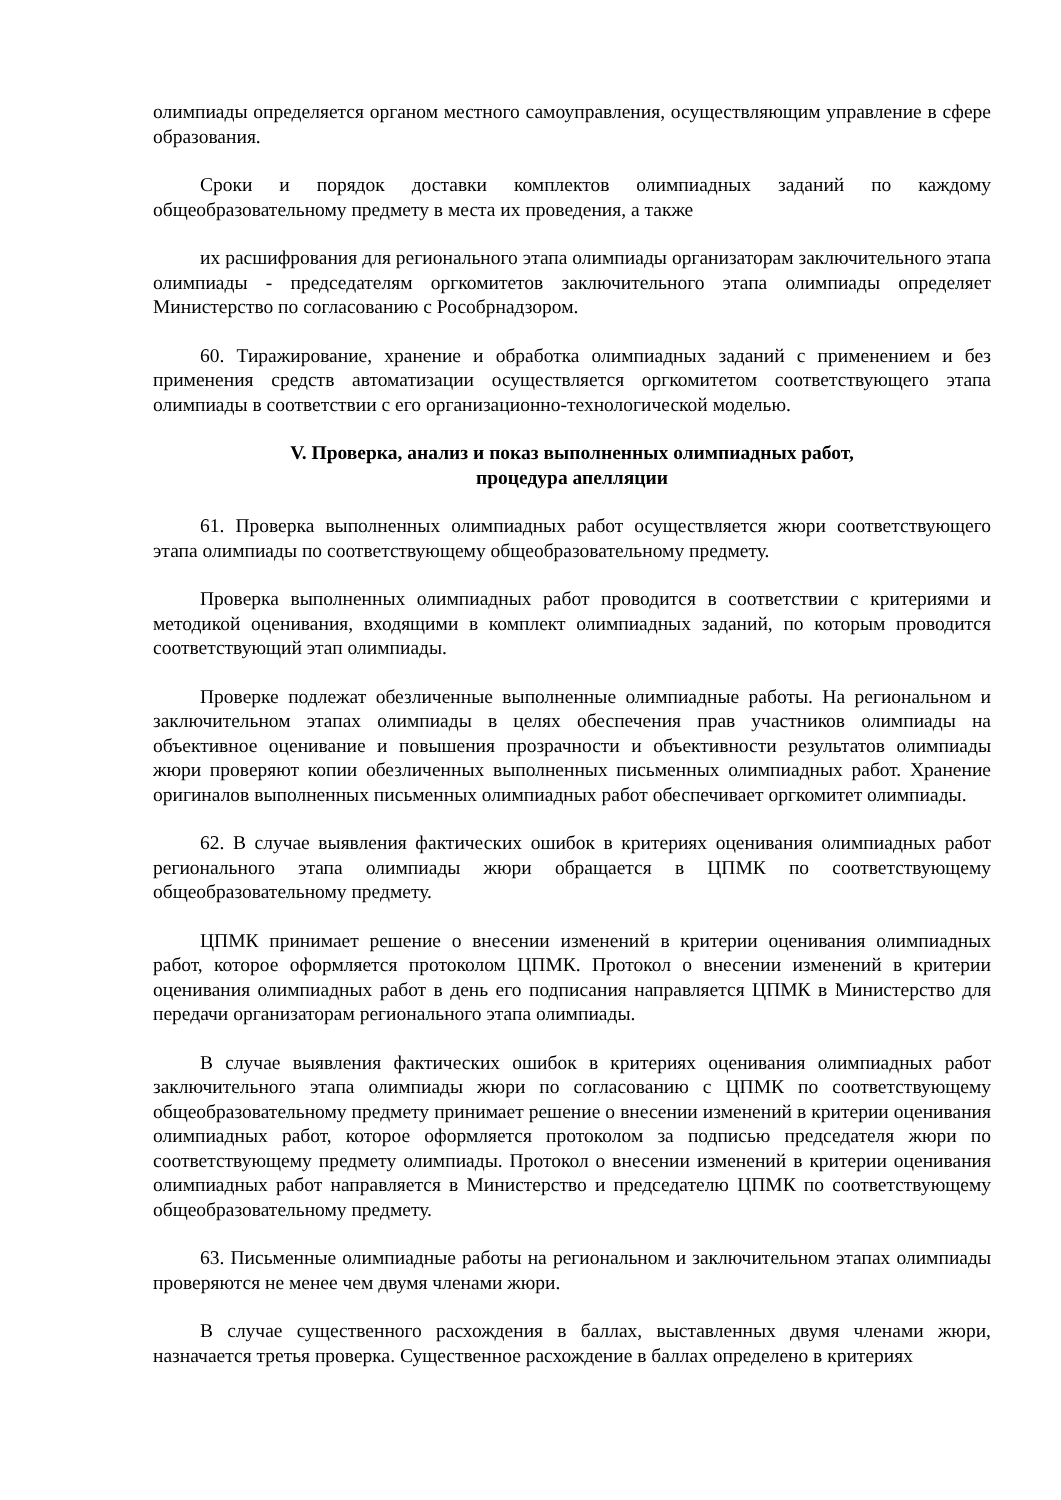олимпиады определяется органом местного самоуправления, осуществляющим управление в сфере образования.
Сроки и порядок доставки комплектов олимпиадных заданий по каждому общеобразовательному предмету в места их проведения, а также
их расшифрования для регионального этапа олимпиады организаторам заключительного этапа олимпиады - председателям оргкомитетов заключительного этапа олимпиады определяет Министерство по согласованию с Рособрнадзором.
60. Тиражирование, хранение и обработка олимпиадных заданий с применением и без применения средств автоматизации осуществляется оргкомитетом соответствующего этапа олимпиады в соответствии с его организационно-технологической моделью.
V. Проверка, анализ и показ выполненных олимпиадных работ,
процедура апелляции
61. Проверка выполненных олимпиадных работ осуществляется жюри соответствующего этапа олимпиады по соответствующему общеобразовательному предмету.
Проверка выполненных олимпиадных работ проводится в соответствии с критериями и методикой оценивания, входящими в комплект олимпиадных заданий, по которым проводится соответствующий этап олимпиады.
Проверке подлежат обезличенные выполненные олимпиадные работы. На региональном и заключительном этапах олимпиады в целях обеспечения прав участников олимпиады на объективное оценивание и повышения прозрачности и объективности результатов олимпиады жюри проверяют копии обезличенных выполненных письменных олимпиадных работ. Хранение оригиналов выполненных письменных олимпиадных работ обеспечивает оргкомитет олимпиады.
62. В случае выявления фактических ошибок в критериях оценивания олимпиадных работ регионального этапа олимпиады жюри обращается в ЦПМК по соответствующему общеобразовательному предмету.
ЦПМК принимает решение о внесении изменений в критерии оценивания олимпиадных работ, которое оформляется протоколом ЦПМК. Протокол о внесении изменений в критерии оценивания олимпиадных работ в день его подписания направляется ЦПМК в Министерство для передачи организаторам регионального этапа олимпиады.
В случае выявления фактических ошибок в критериях оценивания олимпиадных работ заключительного этапа олимпиады жюри по согласованию с ЦПМК по соответствующему общеобразовательному предмету принимает решение о внесении изменений в критерии оценивания олимпиадных работ, которое оформляется протоколом за подписью председателя жюри по соответствующему предмету олимпиады. Протокол о внесении изменений в критерии оценивания олимпиадных работ направляется в Министерство и председателю ЦПМК по соответствующему общеобразовательному предмету.
63. Письменные олимпиадные работы на региональном и заключительном этапах олимпиады проверяются не менее чем двумя членами жюри.
В случае существенного расхождения в баллах, выставленных двумя членами жюри, назначается третья проверка. Существенное расхождение в баллах определено в критериях